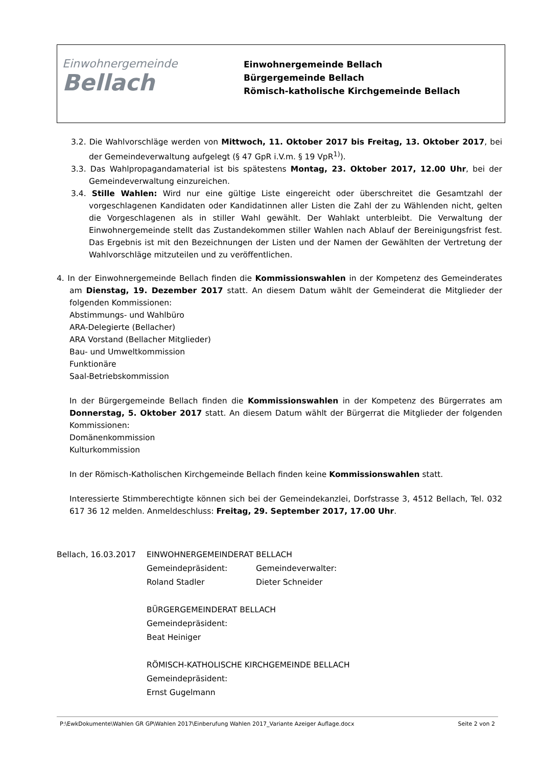Einwohnergemeinde
Bellach
Einwohnergemeinde Bellach
Bürgergemeinde Bellach
Römisch-katholische Kirchgemeinde Bellach
3.2. Die Wahlvorschläge werden von Mittwoch, 11. Oktober 2017 bis Freitag, 13. Oktober 2017, bei der Gemeindeverwaltung aufgelegt (§ 47 GpR i.V.m. § 19 VpR<sup>1)</sup>).
3.3. Das Wahlpropagandamaterial ist bis spätestens Montag, 23. Oktober 2017, 12.00 Uhr, bei der Gemeindeverwaltung einzureichen.
3.4. Stille Wahlen: Wird nur eine gültige Liste eingereicht oder überschreitet die Gesamtzahl der vorgeschlagenen Kandidaten oder Kandidatinnen aller Listen die Zahl der zu Wählenden nicht, gelten die Vorgeschlagenen als in stiller Wahl gewählt. Der Wahlakt unterbleibt. Die Verwaltung der Einwohnergemeinde stellt das Zustandekommen stiller Wahlen nach Ablauf der Bereinigungsfrist fest. Das Ergebnis ist mit den Bezeichnungen der Listen und der Namen der Gewählten der Vertretung der Wahlvorschläge mitzuteilen und zu veröffentlichen.
4. In der Einwohnergemeinde Bellach finden die Kommissionswahlen in der Kompetenz des Gemeinderates am Dienstag, 19. Dezember 2017 statt. An diesem Datum wählt der Gemeinderat die Mitglieder der folgenden Kommissionen:
Abstimmungs- und Wahlbüro
ARA-Delegierte (Bellacher)
ARA Vorstand (Bellacher Mitglieder)
Bau- und Umweltkommission
Funktionäre
Saal-Betriebskommission
In der Bürgergemeinde Bellach finden die Kommissionswahlen in der Kompetenz des Bürgerrates am Donnerstag, 5. Oktober 2017 statt. An diesem Datum wählt der Bürgerrat die Mitglieder der folgenden Kommissionen:
Domänenkommission
Kulturkommission
In der Römisch-Katholischen Kirchgemeinde Bellach finden keine Kommissionswahlen statt.
Interessierte Stimmberechtigte können sich bei der Gemeindekanzlei, Dorfstrasse 3, 4512 Bellach, Tel. 032 617 36 12 melden. Anmeldeschluss: Freitag, 29. September 2017, 17.00 Uhr.
Bellach, 16.03.2017
EINWOHNERGEMEINDERAT BELLACH
Gemeindepräsident:
Gemeindeverwalter:
Roland Stadler
Dieter Schneider
BÜRGERGEMEINDERAT BELLACH
Gemeindepräsident:
Beat Heiniger
RÖMISCH-KATHOLISCHE KIRCHGEMEINDE BELLACH
Gemeindepräsident:
Ernst Gugelmann
P:\EwkDokumente\Wahlen GR GP\Wahlen 2017\Einberufung Wahlen 2017_Variante Azeiger Auflage.docx Seite 2 von 2